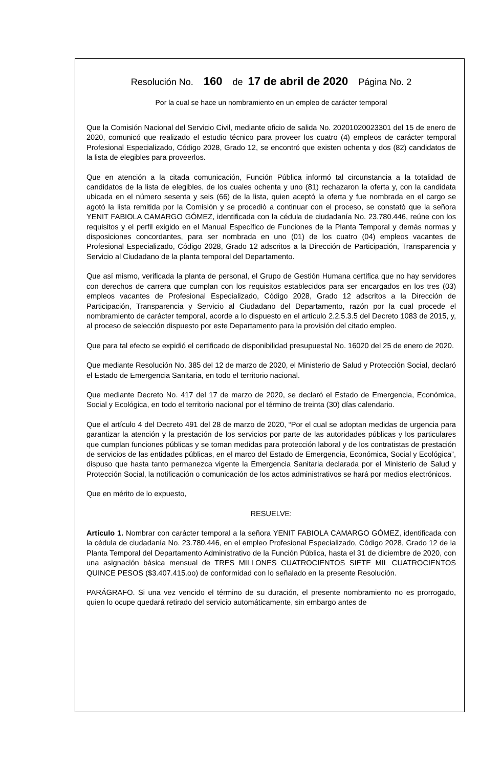Resolución No. 160 de 17 de abril de 2020 Página No. 2
Por la cual se hace un nombramiento en un empleo de carácter temporal
Que la Comisión Nacional del Servicio Civil, mediante oficio de salida No. 20201020023301 del 15 de enero de 2020, comunicó que realizado el estudio técnico para proveer los cuatro (4) empleos de carácter temporal Profesional Especializado, Código 2028, Grado 12, se encontró que existen ochenta y dos (82) candidatos de la lista de elegibles para proveerlos.
Que en atención a la citada comunicación, Función Pública informó tal circunstancia a la totalidad de candidatos de la lista de elegibles, de los cuales ochenta y uno (81) rechazaron la oferta y, con la candidata ubicada en el número sesenta y seis (66) de la lista, quien aceptó la oferta y fue nombrada en el cargo se agotó la lista remitida por la Comisión y se procedió a continuar con el proceso, se constató que la señora YENIT FABIOLA CAMARGO GÓMEZ, identificada con la cédula de ciudadanía No. 23.780.446, reúne con los requisitos y el perfil exigido en el Manual Específico de Funciones de la Planta Temporal y demás normas y disposiciones concordantes, para ser nombrada en uno (01) de los cuatro (04) empleos vacantes de Profesional Especializado, Código 2028, Grado 12 adscritos a la Dirección de Participación, Transparencia y Servicio al Ciudadano de la planta temporal del Departamento.
Que así mismo, verificada la planta de personal, el Grupo de Gestión Humana certifica que no hay servidores con derechos de carrera que cumplan con los requisitos establecidos para ser encargados en los tres (03) empleos vacantes de Profesional Especializado, Código 2028, Grado 12 adscritos a la Dirección de Participación, Transparencia y Servicio al Ciudadano del Departamento, razón por la cual procede el nombramiento de carácter temporal, acorde a lo dispuesto en el artículo 2.2.5.3.5 del Decreto 1083 de 2015, y, al proceso de selección dispuesto por este Departamento para la provisión del citado empleo.
Que para tal efecto se expidió el certificado de disponibilidad presupuestal No. 16020 del 25 de enero de 2020.
Que mediante Resolución No. 385 del 12 de marzo de 2020, el Ministerio de Salud y Protección Social, declaró el Estado de Emergencia Sanitaria, en todo el territorio nacional.
Que mediante Decreto No. 417 del 17 de marzo de 2020, se declaró el Estado de Emergencia, Económica, Social y Ecológica, en todo el territorio nacional por el término de treinta (30) días calendario.
Que el artículo 4 del Decreto 491 del 28 de marzo de 2020, “Por el cual se adoptan medidas de urgencia para garantizar la atención y la prestación de los servicios por parte de las autoridades públicas y los particulares que cumplan funciones públicas y se toman medidas para protección laboral y de los contratistas de prestación de servicios de las entidades públicas, en el marco del Estado de Emergencia, Económica, Social y Ecológica”, dispuso que hasta tanto permanezca vigente la Emergencia Sanitaria declarada por el Ministerio de Salud y Protección Social, la notificación o comunicación de los actos administrativos se hará por medios electrónicos.
Que en mérito de lo expuesto,
RESUELVE:
Artículo 1. Nombrar con carácter temporal a la señora YENIT FABIOLA CAMARGO GÓMEZ, identificada con la cédula de ciudadanía No. 23.780.446, en el empleo Profesional Especializado, Código 2028, Grado 12 de la Planta Temporal del Departamento Administrativo de la Función Pública, hasta el 31 de diciembre de 2020, con una asignación básica mensual de TRES MILLONES CUATROCIENTOS SIETE MIL CUATROCIENTOS QUINCE PESOS ($3.407.415.oo) de conformidad con lo señalado en la presente Resolución.
PARÁGRAFO. Si una vez vencido el término de su duración, el presente nombramiento no es prorrogado, quien lo ocupe quedará retirado del servicio automáticamente, sin embargo antes de